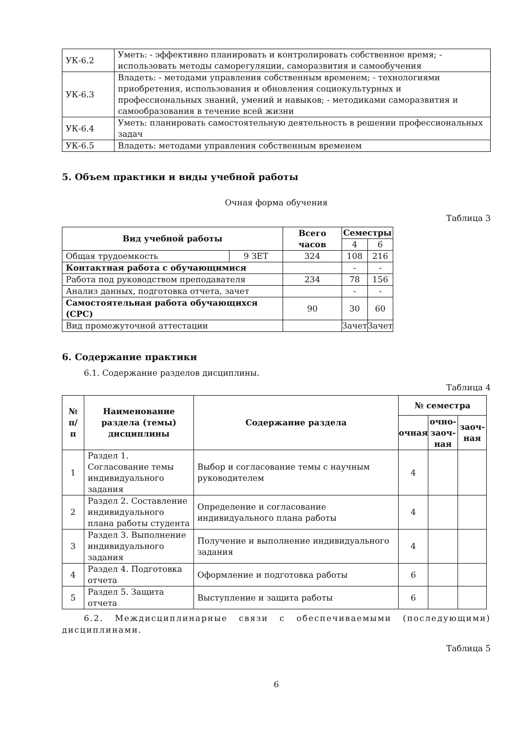| УК-6.2 | Уметь: - эффективно планировать и контролировать собственное время; - использовать методы саморегуляции, саморазвития и самообучения |
| УК-6.3 | Владеть: - методами управления собственным временем; - технологиями приобретения, использования и обновления социокультурных и профессиональных знаний, умений и навыков; - методиками саморазвития и самообразования в течение всей жизни |
| УК-6.4 | Уметь: планировать самостоятельную деятельность в решении профессиональных задач |
| УК-6.5 | Владеть: методами управления собственным временем |
5. Объем практики и виды учебной работы
Очная форма обучения
Таблица 3
| Вид учебной работы | | Всего часов | Семестры | |
| --- | --- | --- | --- | --- |
| | | | 4 | 6 |
| Общая трудоемкость | 9 ЗЕТ | 324 | 108 | 216 |
| Контактная работа с обучающимися | | | - | - |
| Работа под руководством преподавателя | | 234 | 78 | 156 |
| Анализ данных, подготовка отчета, зачет | | | - | - |
| Самостоятельная работа обучающихся (СРС) | | 90 | 30 | 60 |
| Вид промежуточной аттестации | | | Зачет | Зачет |
6. Содержание практики
6.1. Содержание разделов дисциплины.
Таблица 4
| № п/п | Наименование раздела (темы) дисциплины | Содержание раздела | № семестра | | |
| --- | --- | --- | --- | --- | --- |
| | | | очная | очно-заоч-ная | заоч-ная |
| 1 | Раздел 1. Согласование темы индивидуального задания | Выбор и согласование темы с научным руководителем | 4 | | |
| 2 | Раздел 2. Составление индивидуального плана работы студента | Определение и согласование индивидуального плана работы | 4 | | |
| 3 | Раздел 3. Выполнение индивидуального задания | Получение и выполнение индивидуального задания | 4 | | |
| 4 | Раздел 4. Подготовка отчета | Оформление и подготовка работы | 6 | | |
| 5 | Раздел 5. Защита отчета | Выступление и защита работы | 6 | | |
6.2. Междисциплинарные связи с обеспечиваемыми (последующими) дисциплинами.
Таблица 5
6